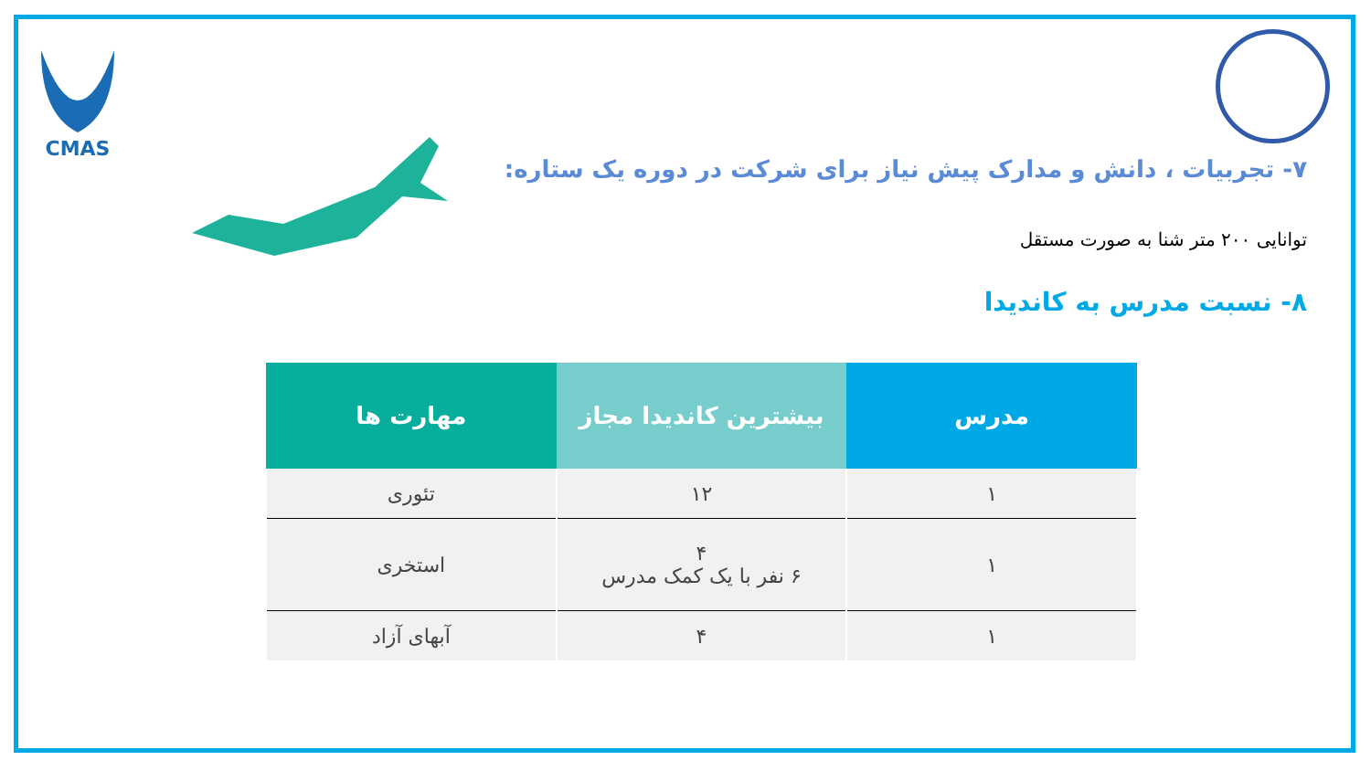CMAS
۷- تجربیات ، دانش و مدارک پیش نیاز برای شرکت در دوره یک ستاره:
توانایی ۲۰۰ متر شنا به صورت مستقل
۸- نسبت مدرس به کاندیدا
| مدرس | بیشترین کاندیدا مجاز | مهارت ها |
| --- | --- | --- |
| ۱ | ۱۲ | تئوری |
| ۱ | ۴ ۶ نفر با یک کمک مدرس | استخری |
| ۱ | ۴ | آبهای آزاد |